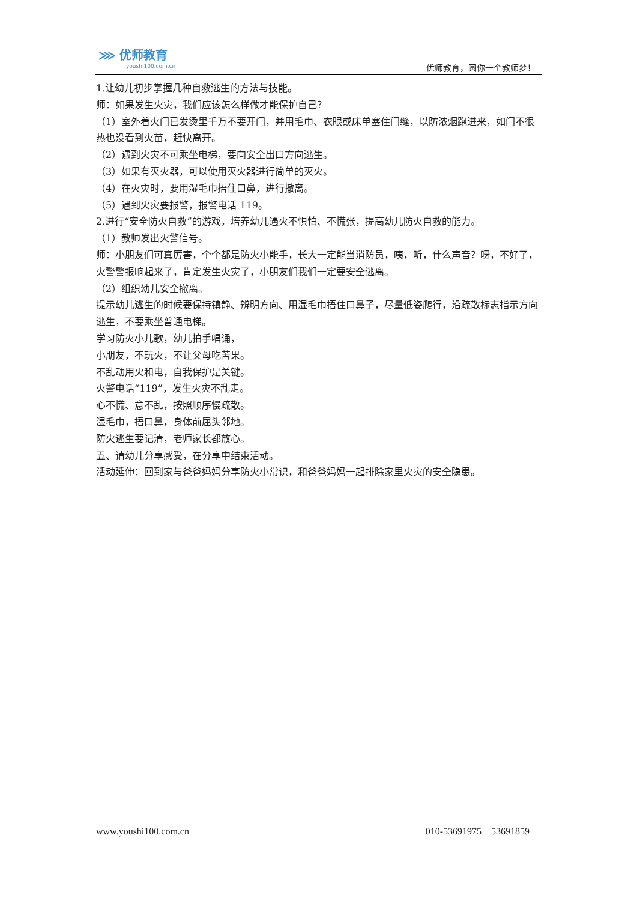⋙ 优师教育
youshi100.com.cn
优师教育，圆你一个教师梦！
1.让幼儿初步掌握几种自救逃生的方法与技能。
师：如果发生火灾，我们应该怎么样做才能保护自己？
（1）室外着火门已发烫里千万不要开门，并用毛巾、衣眼或床单塞住门缝，以防浓烟跑进来，如门不很热也没看到火苗，赶快离开。
（2）遇到火灾不可乘坐电梯，要向安全出口方向逃生。
（3）如果有灭火器，可以使用灭火器进行简单的灭火。
（4）在火灾时，要用湿毛巾捂住口鼻，进行撤离。
（5）遇到火灾要报警，报警电话 119。
2.进行“安全防火自救”的游戏，培养幼儿遇火不惧怕、不慌张，提高幼儿防火自救的能力。
（1）教师发出火警信号。
师：小朋友们可真厉害，个个都是防火小能手，长大一定能当消防员，咦，听，什么声音？呀，不好了，火警警报响起来了，肯定发生火灾了，小朋友们我们一定要安全逃离。
（2）组织幼儿安全撤离。
提示幼儿逃生的时候要保持镇静、辨明方向、用湿毛巾捂住口鼻子，尽量低姿爬行，沿疏散标志指示方向逃生，不要乘坐普通电梯。
学习防火小儿歌，幼儿拍手唱诵，
小朋友，不玩火，不让父母吃苦果。
不乱动用火和电，自我保护是关键。
火警电话“119”，发生火灾不乱走。
心不慌、意不乱，按照顺序慢疏散。
湿毛巾，捂口鼻，身体前屈头邻地。
防火逃生要记清，老师家长都放心。
五、请幼儿分享感受，在分享中结束活动。
活动延伸：回到家与爸爸妈妈分享防火小常识，和爸爸妈妈一起排除家里火灾的安全隐患。
www.youshi100.com.cn 010-53691975 53691859